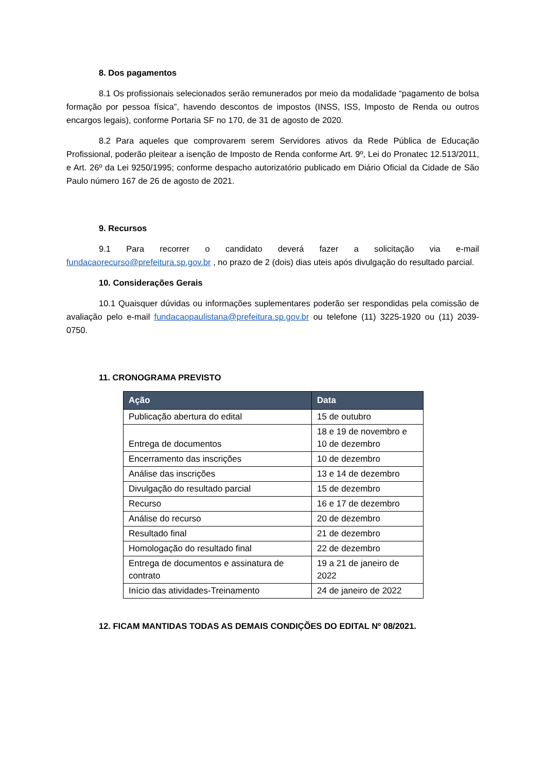8. Dos pagamentos
8.1 Os profissionais selecionados serão remunerados por meio da modalidade “pagamento de bolsa formação por pessoa física”, havendo descontos de impostos (INSS, ISS, Imposto de Renda ou outros encargos legais), conforme Portaria SF no 170, de 31 de agosto de 2020.
8.2 Para aqueles que comprovarem serem Servidores ativos da Rede Pública de Educação Profissional, poderão pleitear a isenção de Imposto de Renda conforme Art. 9º, Lei do Pronatec 12.513/2011, e Art. 26º da Lei 9250/1995; conforme despacho autorizatório publicado em Diário Oficial da Cidade de São Paulo número 167 de 26 de agosto de 2021.
9. Recursos
9.1 Para recorrer o candidato deverá fazer a solicitação via e-mail fundacaorecurso@prefeitura.sp.gov.br , no prazo de 2 (dois) dias uteis após divulgação do resultado parcial.
10. Considerações Gerais
10.1 Quaisquer dúvidas ou informações suplementares poderão ser respondidas pela comissão de avaliação pelo e-mail fundacaopaulistana@prefeitura.sp.gov.br ou telefone (11) 3225-1920 ou (11) 2039- 0750.
11. CRONOGRAMA PREVISTO
| Ação | Data |
| --- | --- |
| Publicação abertura do edital | 15 de outubro |
| Entrega de documentos | 18 e 19 de novembro e 10 de dezembro |
| Encerramento das inscrições | 10 de dezembro |
| Análise das inscrições | 13 e 14 de dezembro |
| Divulgação do resultado parcial | 15 de dezembro |
| Recurso | 16 e 17 de dezembro |
| Análise do recurso | 20 de dezembro |
| Resultado final | 21 de dezembro |
| Homologação do resultado final | 22 de dezembro |
| Entrega de documentos e assinatura de contrato | 19 a 21 de janeiro de 2022 |
| Início das atividades-Treinamento | 24 de janeiro de 2022 |
12. FICAM MANTIDAS TODAS AS DEMAIS CONDIÇÕES DO EDITAL Nº 08/2021.